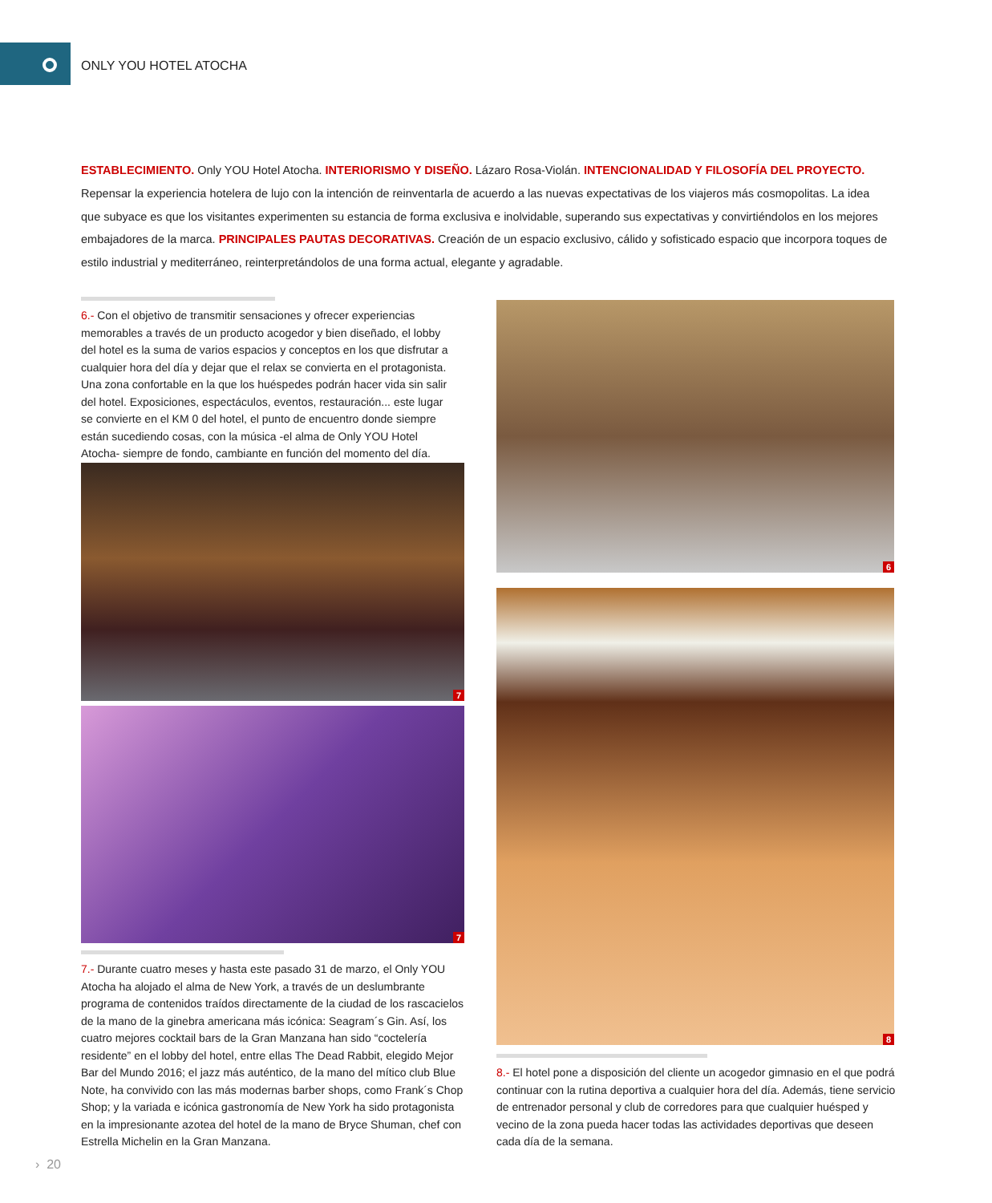ONLY YOU HOTEL ATOCHA
ESTABLECIMIENTO. Only YOU Hotel Atocha. INTERIORISMO Y DISEÑO. Lázaro Rosa-Violán. INTENCIONALIDAD Y FILOSOFÍA DEL PROYECTO. Repensar la experiencia hotelera de lujo con la intención de reinventarla de acuerdo a las nuevas expectativas de los viajeros más cosmopolitas. La idea que subyace es que los visitantes experimenten su estancia de forma exclusiva e inolvidable, superando sus expectativas y convirtiéndolos en los mejores embajadores de la marca. PRINCIPALES PAUTAS DECORATIVAS. Creación de un espacio exclusivo, cálido y sofisticado espacio que incorpora toques de estilo industrial y mediterráneo, reinterpretándolos de una forma actual, elegante y agradable.
6.- Con el objetivo de transmitir sensaciones y ofrecer experiencias memorables a través de un producto acogedor y bien diseñado, el lobby del hotel es la suma de varios espacios y conceptos en los que disfrutar a cualquier hora del día y dejar que el relax se convierta en el protagonista. Una zona confortable en la que los huéspedes podrán hacer vida sin salir del hotel. Exposiciones, espectáculos, eventos, restauración... este lugar se convierte en el KM 0 del hotel, el punto de encuentro donde siempre están sucediendo cosas, con la música -el alma de Only YOU Hotel Atocha- siempre de fondo, cambiante en función del momento del día.
6
7
7
8
7.- Durante cuatro meses y hasta este pasado 31 de marzo, el Only YOU Atocha ha alojado el alma de New York, a través de un deslumbrante programa de contenidos traídos directamente de la ciudad de los rascacielos de la mano de la ginebra americana más icónica: Seagram´s Gin. Así, los cuatro mejores cocktail bars de la Gran Manzana han sido “coctelería residente” en el lobby del hotel, entre ellas The Dead Rabbit, elegido Mejor Bar del Mundo 2016; el jazz más auténtico, de la mano del mítico club Blue Note, ha convivido con las más modernas barber shops, como Frank´s Chop Shop; y la variada e icónica gastronomía de New York ha sido protagonista en la impresionante azotea del hotel de la mano de Bryce Shuman, chef con Estrella Michelin en la Gran Manzana.
8.- El hotel pone a disposición del cliente un acogedor gimnasio en el que podrá continuar con la rutina deportiva a cualquier hora del día. Además, tiene servicio de entrenador personal y club de corredores para que cualquier huésped y vecino de la zona pueda hacer todas las actividades deportivas que deseen cada día de la semana.
› 20